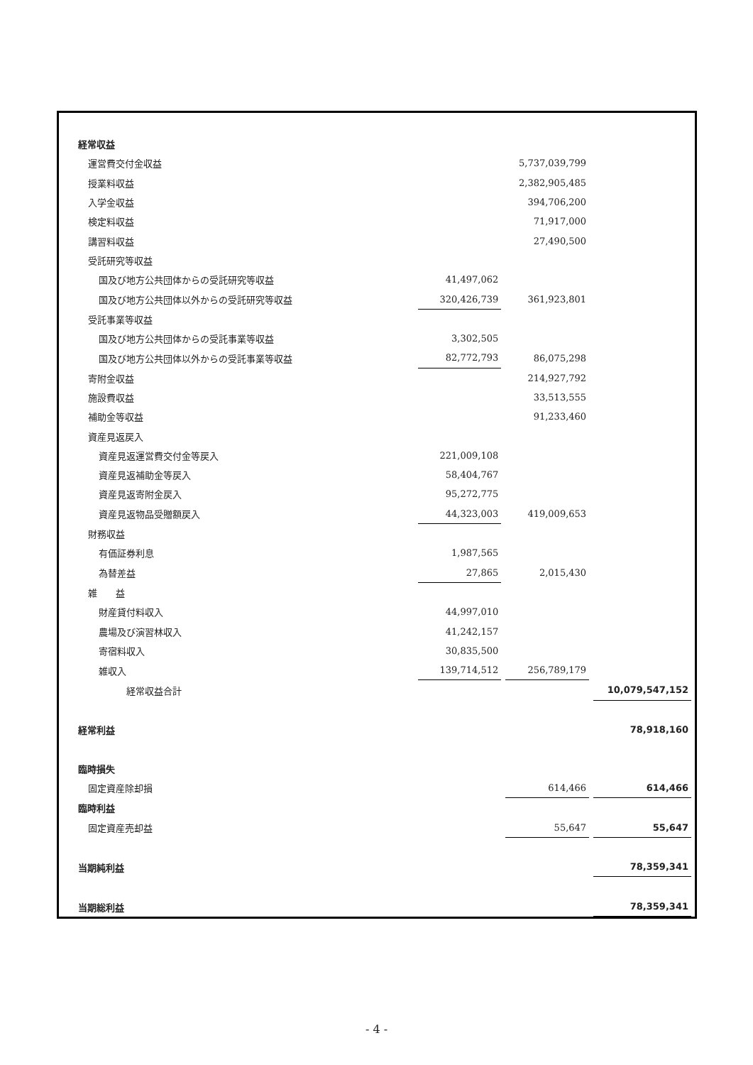| 経常収益 | | | |
| 運営費交付金収益 | | 5,737,039,799 | |
| 授業料収益 | | 2,382,905,485 | |
| 入学金収益 | | 394,706,200 | |
| 検定料収益 | | 71,917,000 | |
| 講習料収益 | | 27,490,500 | |
| 受託研究等収益 | | | |
| 国及び地方公共団体からの受託研究等収益 | 41,497,062 | | |
| 国及び地方公共団体以外からの受託研究等収益 | 320,426,739 | 361,923,801 | |
| 受託事業等収益 | | | |
| 国及び地方公共団体からの受託事業等収益 | 3,302,505 | | |
| 国及び地方公共団体以外からの受託事業等収益 | 82,772,793 | 86,075,298 | |
| 寄附金収益 | | 214,927,792 | |
| 施設費収益 | | 33,513,555 | |
| 補助金等収益 | | 91,233,460 | |
| 資産見返戻入 | | | |
| 資産見返運営費交付金等戻入 | 221,009,108 | | |
| 資産見返補助金等戻入 | 58,404,767 | | |
| 資産見返寄附金戻入 | 95,272,775 | | |
| 資産見返物品受贈額戻入 | 44,323,003 | 419,009,653 | |
| 財務収益 | | | |
| 有価証券利息 | 1,987,565 | | |
| 為替差益 | 27,865 | 2,015,430 | |
| 雑 益 | | | |
| 財産貸付料収入 | 44,997,010 | | |
| 農場及び演習林収入 | 41,242,157 | | |
| 寄宿料収入 | 30,835,500 | | |
| 雑収入 | 139,714,512 | 256,789,179 | |
| 経常収益合計 | | | 10,079,547,152 |
| 経常利益 | | | 78,918,160 |
| 臨時損失 | | | |
| 固定資産除却損 | | 614,466 | 614,466 |
| 臨時利益 | | | |
| 固定資産売却益 | | 55,647 | 55,647 |
| 当期純利益 | | | 78,359,341 |
| 当期総利益 | | | 78,359,341 |
- 4 -